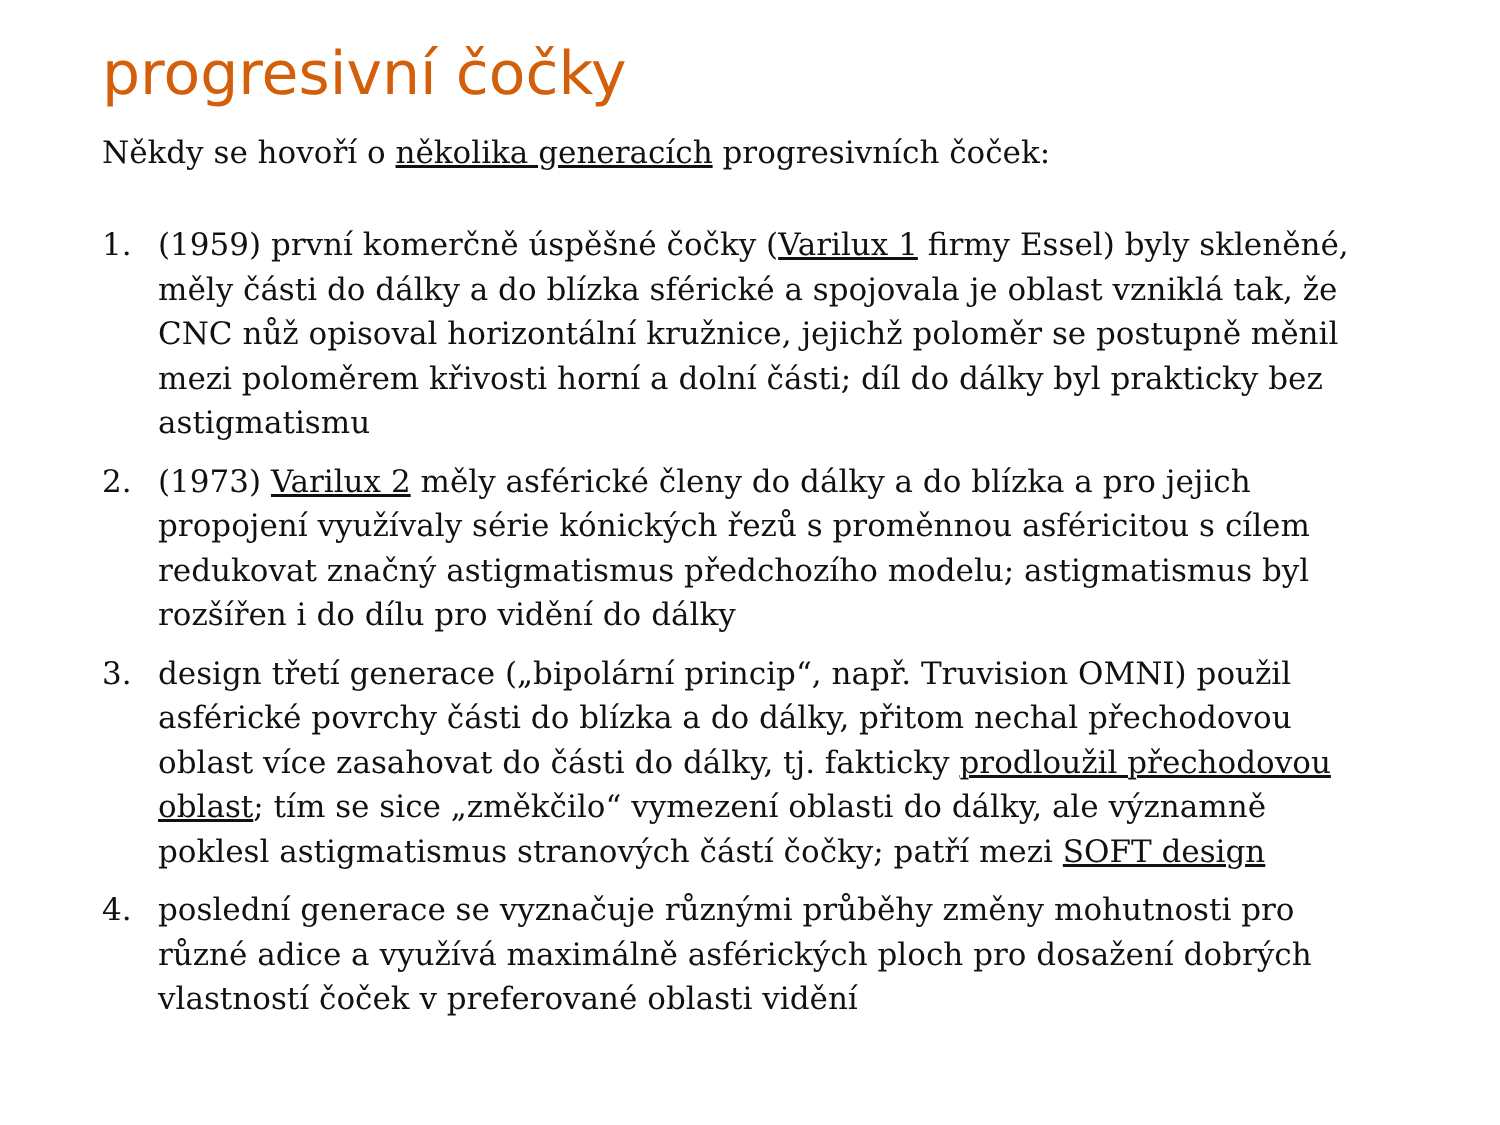progresivní čočky
Někdy se hovoří o několika generacích progresivních čoček:
1. (1959) první komerčně úspěšné čočky (Varilux 1 firmy Essel) byly skleněné, měly části do dálky a do blízka sférické a spojovala je oblast vzniklá tak, že CNC nůž opisoval horizontální kružnice, jejichž poloměr se postupně měnil mezi poloměrem křivosti horní a dolní části; díl do dálky byl prakticky bez astigmatismu
2. (1973) Varilux 2 měly asférické členy do dálky a do blízka a pro jejich propojení využívaly série kónických řezů s proměnnou asféricitou s cílem redukovat značný astigmatismus předchozího modelu; astigmatismus byl rozšířen i do dílu pro vidění do dálky
3. design třetí generace („bipolární princip“, např. Truvision OMNI) použil asférické povrchy části do blízka a do dálky, přitom nechal přechodovou oblast více zasahovat do části do dálky, tj. fakticky prodloužil přechodovou oblast; tím se sice „změkčilo“ vymezení oblasti do dálky, ale významně poklesl astigmatismus stranových částí čočky; patří mezi SOFT design
4. poslední generace se vyznačuje různými průběhy změny mohutnosti pro různé adice a využívá maximálně asférických ploch pro dosažení dobrých vlastností čoček v preferované oblasti vidění